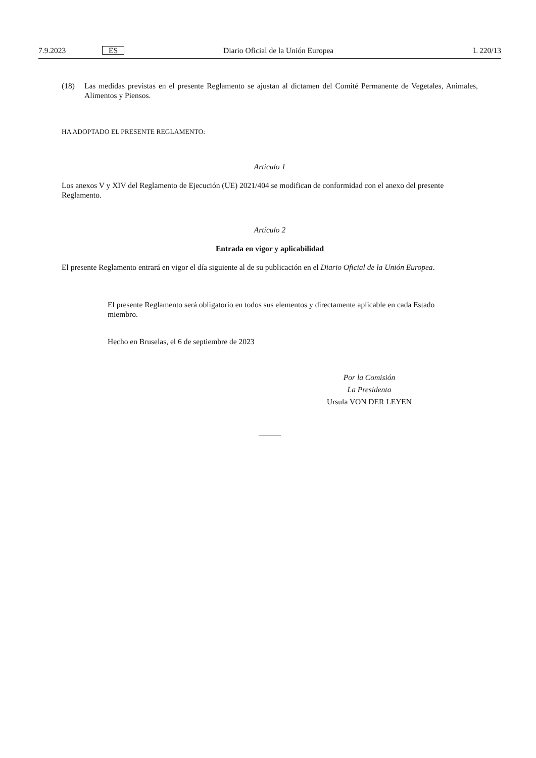7.9.2023
ES
Diario Oficial de la Unión Europea
L 220/13
(18) Las medidas previstas en el presente Reglamento se ajustan al dictamen del Comité Permanente de Vegetales, Animales, Alimentos y Piensos.
HA ADOPTADO EL PRESENTE REGLAMENTO:
Artículo 1
Los anexos V y XIV del Reglamento de Ejecución (UE) 2021/404 se modifican de conformidad con el anexo del presente Reglamento.
Artículo 2
Entrada en vigor y aplicabilidad
El presente Reglamento entrará en vigor el día siguiente al de su publicación en el Diario Oficial de la Unión Europea.
El presente Reglamento será obligatorio en todos sus elementos y directamente aplicable en cada Estado miembro.
Hecho en Bruselas, el 6 de septiembre de 2023
Por la Comisión
La Presidenta
Ursula VON DER LEYEN